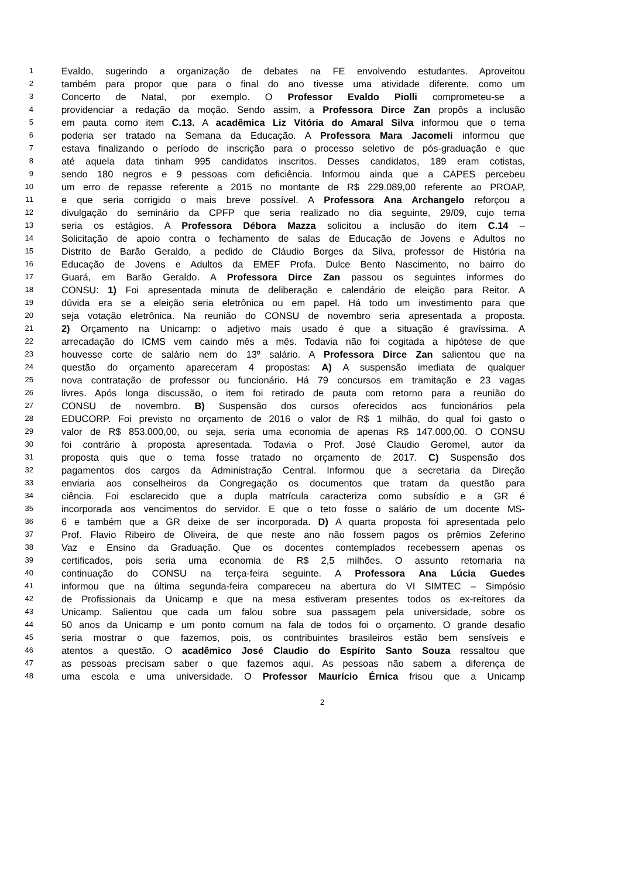1 Evaldo, sugerindo a organização de debates na FE envolvendo estudantes. Aproveitou
2 também para propor que para o final do ano tivesse uma atividade diferente, como um
3 Concerto de Natal, por exemplo. O Professor Evaldo Piolli comprometeu-se a
4 providenciar a redação da moção. Sendo assim, a Professora Dirce Zan propôs a inclusão
5 em pauta como item C.13. A acadêmica Liz Vitória do Amaral Silva informou que o tema
6 poderia ser tratado na Semana da Educação. A Professora Mara Jacomeli informou que
7 estava finalizando o período de inscrição para o processo seletivo de pós-graduação e que
8 até aquela data tinham 995 candidatos inscritos. Desses candidatos, 189 eram cotistas,
9 sendo 180 negros e 9 pessoas com deficiência. Informou ainda que a CAPES percebeu
10 um erro de repasse referente a 2015 no montante de R$ 229.089,00 referente ao PROAP,
11 e que seria corrigido o mais breve possível. A Professora Ana Archangelo reforçou a
12 divulgação do seminário da CPFP que seria realizado no dia seguinte, 29/09, cujo tema
13 seria os estágios. A Professora Débora Mazza solicitou a inclusão do item C.14 –
14 Solicitação de apoio contra o fechamento de salas de Educação de Jovens e Adultos no
15 Distrito de Barão Geraldo, a pedido de Cláudio Borges da Silva, professor de História na
16 Educação de Jovens e Adultos da EMEF Profa. Dulce Bento Nascimento, no bairro do
17 Guará, em Barão Geraldo. A Professora Dirce Zan passou os seguintes informes do
18 CONSU: 1) Foi apresentada minuta de deliberação e calendário de eleição para Reitor. A
19 dúvida era se a eleição seria eletrônica ou em papel. Há todo um investimento para que
20 seja votação eletrônica. Na reunião do CONSU de novembro seria apresentada a proposta.
21 2) Orçamento na Unicamp: o adjetivo mais usado é que a situação é gravíssima. A
22 arrecadação do ICMS vem caindo mês a mês. Todavia não foi cogitada a hipótese de que
23 houvesse corte de salário nem do 13º salário. A Professora Dirce Zan salientou que na
24 questão do orçamento apareceram 4 propostas: A) A suspensão imediata de qualquer
25 nova contratação de professor ou funcionário. Há 79 concursos em tramitação e 23 vagas
26 livres. Após longa discussão, o item foi retirado de pauta com retorno para a reunião do
27 CONSU de novembro. B) Suspensão dos cursos oferecidos aos funcionários pela
28 EDUCORP. Foi previsto no orçamento de 2016 o valor de R$ 1 milhão, do qual foi gasto o
29 valor de R$ 853.000,00, ou seja, seria uma economia de apenas R$ 147.000,00. O CONSU
30 foi contrário à proposta apresentada. Todavia o Prof. José Claudio Geromel, autor da
31 proposta quis que o tema fosse tratado no orçamento de 2017. C) Suspensão dos
32 pagamentos dos cargos da Administração Central. Informou que a secretaria da Direção
33 enviaria aos conselheiros da Congregação os documentos que tratam da questão para
34 ciência. Foi esclarecido que a dupla matrícula caracteriza como subsídio e a GR é
35 incorporada aos vencimentos do servidor. E que o teto fosse o salário de um docente MS-
36 6 e também que a GR deixe de ser incorporada. D) A quarta proposta foi apresentada pelo
37 Prof. Flavio Ribeiro de Oliveira, de que neste ano não fossem pagos os prêmios Zeferino
38 Vaz e Ensino da Graduação. Que os docentes contemplados recebessem apenas os
39 certificados, pois seria uma economia de R$ 2,5 milhões. O assunto retornaria na
40 continuação do CONSU na terça-feira seguinte. A Professora Ana Lúcia Guedes
41 informou que na última segunda-feira compareceu na abertura do VI SIMTEC – Simpósio
42 de Profissionais da Unicamp e que na mesa estiveram presentes todos os ex-reitores da
43 Unicamp. Salientou que cada um falou sobre sua passagem pela universidade, sobre os
44 50 anos da Unicamp e um ponto comum na fala de todos foi o orçamento. O grande desafio
45 seria mostrar o que fazemos, pois, os contribuintes brasileiros estão bem sensíveis e
46 atentos a questão. O acadêmico José Claudio do Espírito Santo Souza ressaltou que
47 as pessoas precisam saber o que fazemos aqui. As pessoas não sabem a diferença de
48 uma escola e uma universidade. O Professor Maurício Érnica frisou que a Unicamp
2